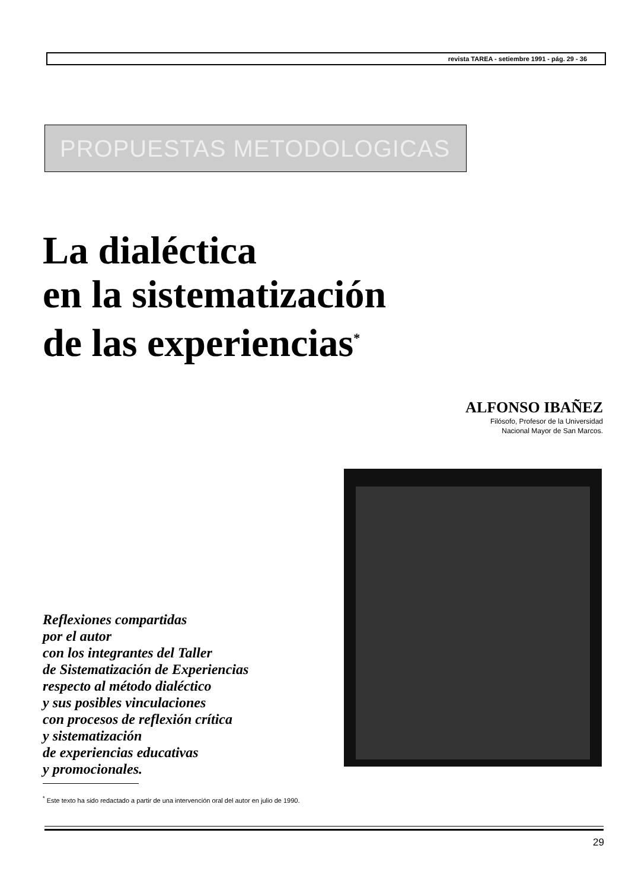revista TAREA - setiembre 1991 - pág. 29 - 36
PROPUESTAS METODOLOGICAS
La dialéctica
en la sistematización
de las experiencias<sup>*</sup>
ALFONSO IBAÑEZ
Filósofo, Profesor de la Universidad
Nacional Mayor de San Marcos.
Reflexiones compartidas
por el autor
con los integrantes del Taller
de Sistematización de Experiencias
respecto al método dialéctico
y sus posibles vinculaciones
con procesos de reflexión crítica
y sistematización
de experiencias educativas
y promocionales.
<sup>*</sup> Este texto ha sido redactado a partir de una intervención oral del autor en julio de 1990.
29